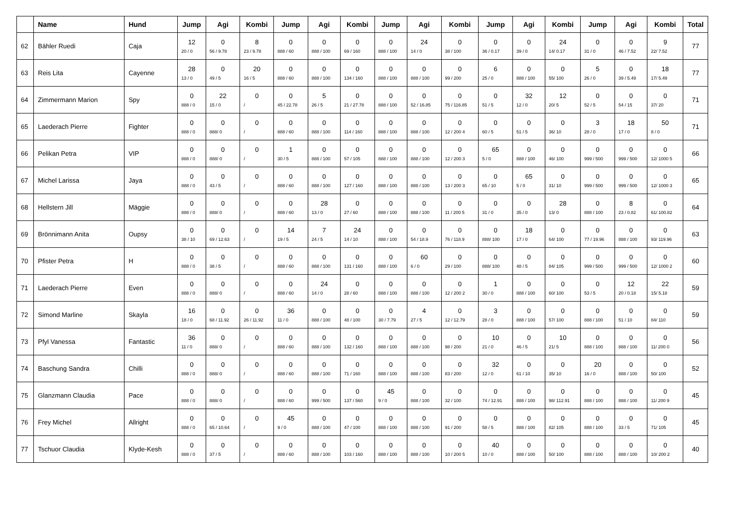| | Name | Hund | Jump | Agi | Kombi | Jump | Agi | Kombi | Jump | Agi | Kombi | Jump | Agi | Kombi | Jump | Agi | Kombi | Total |
| --- | --- | --- | --- | --- | --- | --- | --- | --- | --- | --- | --- | --- | --- | --- | --- | --- | --- | --- |
| 62 | Bähler Ruedi | Caja | 12 20 / 0 | 0 56 / 9.78 | 8 23 / 9.78 | 0 888 / 60 | 0 888 / 100 | 0 69 / 160 | 0 888 / 100 | 24 14 / 0 | 0 38 / 100 | 0 36 / 0.17 | 0 39 / 0 | 24 14/ 0.17 | 0 31 / 0 | 0 46 / 7.52 | 9 22/ 7.52 | 77 |
| 63 | Reis Lita | Cayenne | 28 13 / 0 | 0 49 / 5 | 20 16 / 5 | 0 888 / 60 | 0 888 / 100 | 0 134 / 160 | 0 888 / 100 | 0 888 / 100 | 0 99 / 200 | 6 25 / 0 | 0 888 / 100 | 0 55/ 100 | 5 26 / 0 | 0 39 / 5.49 | 18 17/ 5.49 | 77 |
| 64 | Zimmermann Marion | Spy | 0 888 / 0 | 22 15 / 0 | 0 / | 0 45 / 22.78 | 5 26 / 5 | 0 21 / 27.78 | 0 888 / 100 | 0 52 / 16.85 | 0 75 / 116.85 | 0 51 / 5 | 32 12 / 0 | 12 20/ 5 | 0 52 / 5 | 0 54 / 15 | 0 37/ 20 | 71 |
| 65 | Laederach Pierre | Fighter | 0 888 / 0 | 0 888/ 0 | 0 / | 0 888 / 60 | 0 888 / 100 | 0 114 / 160 | 0 888 / 100 | 0 888 / 100 | 0 12 / 200 4 | 0 60 / 5 | 0 51 / 5 | 0 36/ 10 | 3 28 / 0 | 18 17 / 0 | 50 8 / 0 | 71 |
| 66 | Pelikan Petra | VIP | 0 888 / 0 | 0 888/ 0 | 0 / | 1 30 / 5 | 0 888 / 100 | 0 57 / 105 | 0 888 / 100 | 0 888 / 100 | 0 12 / 200 3 | 65 5 / 0 | 0 888 / 100 | 0 46/ 100 | 0 999 / 500 | 0 999 / 500 | 0 12/ 1000 5 | 66 |
| 67 | Michel Larissa | Jaya | 0 888 / 0 | 0 43 / 5 | 0 / | 0 888 / 60 | 0 888 / 100 | 0 127 / 160 | 0 888 / 100 | 0 888 / 100 | 0 13 / 200 3 | 0 65 / 10 | 65 5 / 0 | 0 31/ 10 | 0 999 / 500 | 0 999 / 500 | 0 12/ 1000 3 | 65 |
| 68 | Hellstern Jill | Mäggie | 0 888 / 0 | 0 888/ 0 | 0 / | 0 888 / 60 | 28 13 / 0 | 0 27 / 60 | 0 888 / 100 | 0 888 / 100 | 0 11 / 200 5 | 0 31 / 0 | 0 35 / 0 | 28 13/ 0 | 0 888 / 100 | 8 23 / 0.82 | 0 61/ 100.82 | 64 |
| 69 | Brönnimann Anita | Oupsy | 0 38 / 10 | 0 69 / 12.63 | 0 / | 14 19 / 5 | 7 24 / 5 | 24 14 / 10 | 0 888 / 100 | 0 54 / 18.9 | 0 76 / 118.9 | 0 888/ 100 | 18 17 / 0 | 0 64/ 100 | 0 77 / 19.96 | 0 888 / 100 | 0 93/ 119.96 | 63 |
| 70 | Pfister Petra | H | 0 888 / 0 | 0 38 / 5 | 0 / | 0 888 / 60 | 0 888 / 100 | 0 131 / 160 | 0 888 / 100 | 60 6 / 0 | 0 29 / 100 | 0 888/ 100 | 0 48 / 5 | 0 84/ 105 | 0 999 / 500 | 0 999 / 500 | 0 12/ 1000 2 | 60 |
| 71 | Laederach Pierre | Even | 0 888 / 0 | 0 888/ 0 | 0 / | 0 888 / 60 | 24 14 / 0 | 0 28 / 60 | 0 888 / 100 | 0 888 / 100 | 0 12 / 200 2 | 1 30 / 0 | 0 888 / 100 | 0 60/ 100 | 0 53 / 5 | 12 20 / 0.18 | 22 15/ 5.18 | 59 |
| 72 | Simond Marline | Skayla | 16 18 / 0 | 0 68 / 11.92 | 0 26 / 11.92 | 36 11 / 0 | 0 888 / 100 | 0 48 / 100 | 0 30 / 7.79 | 4 27 / 5 | 0 12 / 12.79 | 3 28 / 0 | 0 888 / 100 | 0 57/ 100 | 0 888 / 100 | 0 51 / 10 | 0 84/ 110 | 59 |
| 73 | Pfyl Vanessa | Fantastic | 36 11 / 0 | 0 888/ 0 | 0 / | 0 888 / 60 | 0 888 / 100 | 0 132 / 160 | 0 888 / 100 | 0 888 / 100 | 0 98 / 200 | 10 21 / 0 | 0 46 / 5 | 10 21/ 5 | 0 888 / 100 | 0 888 / 100 | 0 11/ 200 0 | 56 |
| 74 | Baschung Sandra | Chilli | 0 888 / 0 | 0 888/ 0 | 0 / | 0 888 / 60 | 0 888 / 100 | 0 71 / 160 | 0 888 / 100 | 0 888 / 100 | 0 83 / 200 | 32 12 / 0 | 0 61 / 10 | 0 35/ 10 | 20 16 / 0 | 0 888 / 100 | 0 50/ 100 | 52 |
| 75 | Glanzmann Claudia | Pace | 0 888 / 0 | 0 888/ 0 | 0 / | 0 888 / 60 | 0 999 / 500 | 0 137 / 560 | 45 9 / 0 | 0 888 / 100 | 0 32 / 100 | 0 74 / 12.91 | 0 888 / 100 | 0 98/ 112.91 | 0 888 / 100 | 0 888 / 100 | 0 11/ 200 9 | 45 |
| 76 | Frey Michel | Allright | 0 888 / 0 | 0 65 / 10.64 | 0 / | 45 9 / 0 | 0 888 / 100 | 0 47 / 100 | 0 888 / 100 | 0 888 / 100 | 0 91 / 200 | 0 58 / 5 | 0 888 / 100 | 0 82/ 105 | 0 888 / 100 | 0 33 / 5 | 0 71/ 105 | 45 |
| 77 | Tschuor Claudia | Klyde-Kesh | 0 888 / 0 | 0 37 / 5 | 0 / | 0 888 / 60 | 0 888 / 100 | 0 103 / 160 | 0 888 / 100 | 0 888 / 100 | 0 10 / 200 5 | 40 10 / 0 | 0 888 / 100 | 0 50/ 100 | 0 888 / 100 | 0 888 / 100 | 0 10/ 200 2 | 40 |